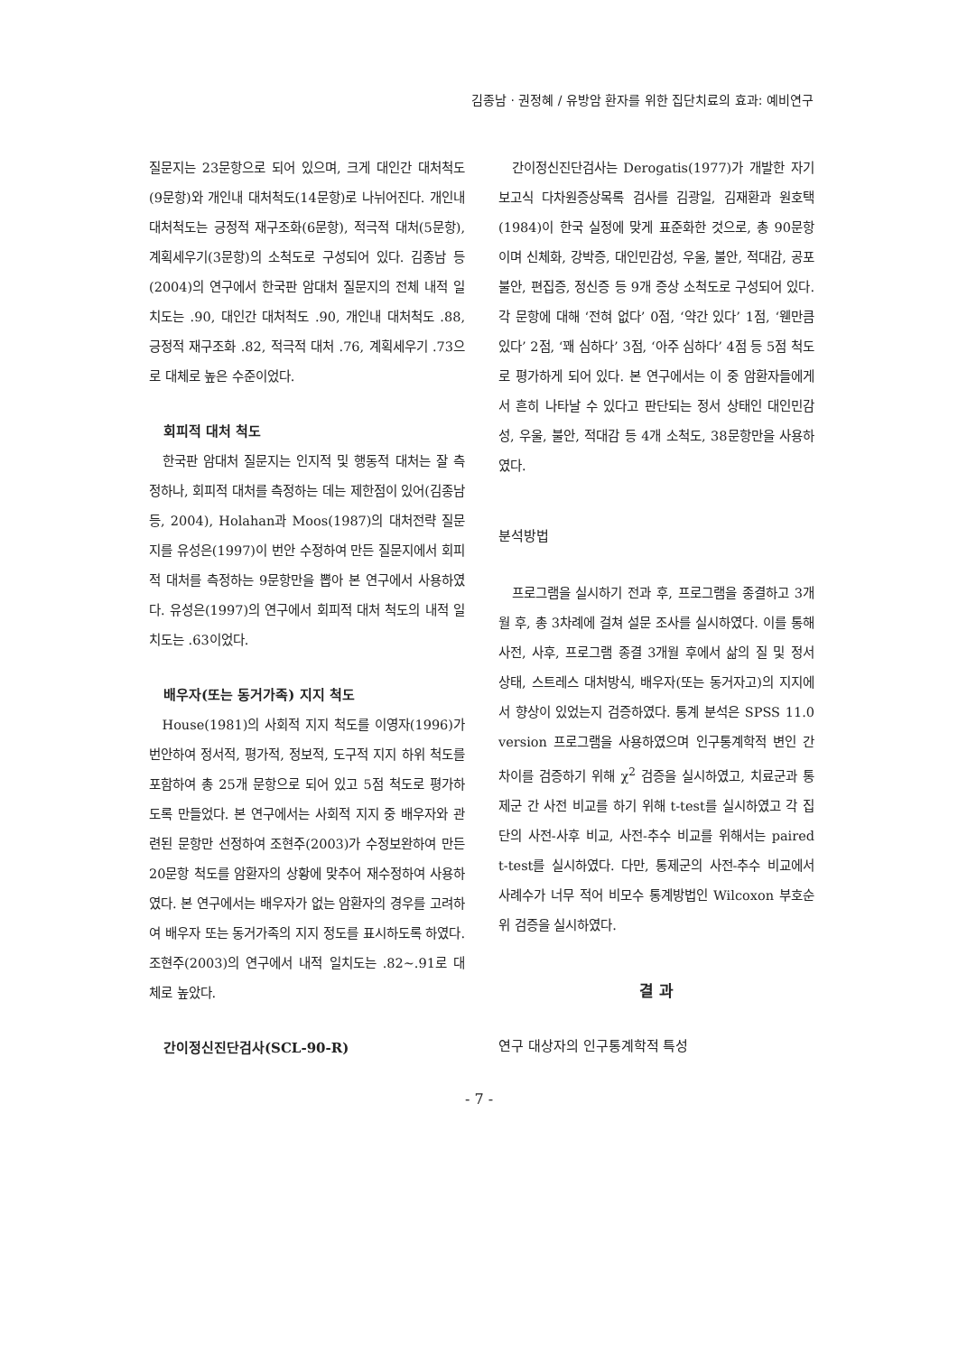김종남 · 권정혜 / 유방암 환자를 위한 집단치료의 효과: 예비연구
질문지는 23문항으로 되어 있으며, 크게 대인간 대처척도(9문항)와 개인내 대처척도(14문항)로 나뉘어진다. 개인내 대처척도는 긍정적 재구조화(6문항), 적극적 대처(5문항), 계획세우기(3문항)의 소척도로 구성되어 있다. 김종남 등(2004)의 연구에서 한국판 암대처 질문지의 전체 내적 일치도는 .90, 대인간 대처척도 .90, 개인내 대처척도 .88, 긍정적 재구조화 .82, 적극적 대처 .76, 계획세우기 .73으로 대체로 높은 수준이었다.
회피적 대처 척도
한국판 암대처 질문지는 인지적 및 행동적 대처는 잘 측정하나, 회피적 대처를 측정하는 데는 제한점이 있어(김종남 등, 2004), Holahan과 Moos(1987)의 대처전략 질문지를 유성은(1997)이 번안 수정하여 만든 질문지에서 회피적 대처를 측정하는 9문항만을 뽑아 본 연구에서 사용하였다. 유성은(1997)의 연구에서 회피적 대처 척도의 내적 일치도는 .63이었다.
배우자(또는 동거가족) 지지 척도
House(1981)의 사회적 지지 척도를 이영자(1996)가 번안하여 정서적, 평가적, 정보적, 도구적 지지 하위 척도를 포함하여 총 25개 문항으로 되어 있고 5점 척도로 평가하도록 만들었다. 본 연구에서는 사회적 지지 중 배우자와 관련된 문항만 선정하여 조현주(2003)가 수정보완하여 만든 20문항 척도를 암환자의 상황에 맞추어 재수정하여 사용하였다. 본 연구에서는 배우자가 없는 암환자의 경우를 고려하여 배우자 또는 동거가족의 지지 정도를 표시하도록 하였다. 조현주(2003)의 연구에서 내적 일치도는 .82~.91로 대체로 높았다.
간이정신진단검사(SCL-90-R)
간이정신진단검사는 Derogatis(1977)가 개발한 자기보고식 다차원증상목록 검사를 김광일, 김재환과 원호택(1984)이 한국 실정에 맞게 표준화한 것으로, 총 90문항이며 신체화, 강박증, 대인민감성, 우울, 불안, 적대감, 공포불안, 편집증, 정신증 등 9개 증상 소척도로 구성되어 있다. 각 문항에 대해 ‘전혀 없다’ 0점, ‘약간 있다’ 1점, ‘웬만큼 있다’ 2점, ‘꽤 심하다’ 3점, ‘아주 심하다’ 4점 등 5점 척도로 평가하게 되어 있다. 본 연구에서는 이 중 암환자들에게서 흔히 나타날 수 있다고 판단되는 정서 상태인 대인민감성, 우울, 불안, 적대감 등 4개 소척도, 38문항만을 사용하였다.
분석방법
프로그램을 실시하기 전과 후, 프로그램을 종결하고 3개월 후, 총 3차례에 걸쳐 설문 조사를 실시하였다. 이를 통해 사전, 사후, 프로그램 종결 3개월 후에서 삶의 질 및 정서 상태, 스트레스 대처방식, 배우자(또는 동거자고)의 지지에서 향상이 있었는지 검증하였다. 통계 분석은 SPSS 11.0 version 프로그램을 사용하였으며 인구통계학적 변인 간 차이를 검증하기 위해 χ<sup>2</sup> 검증을 실시하였고, 치료군과 통제군 간 사전 비교를 하기 위해 t-test를 실시하였고 각 집단의 사전-사후 비교, 사전-추수 비교를 위해서는 paired t-test를 실시하였다. 다만, 통제군의 사전-추수 비교에서 사례수가 너무 적어 비모수 통계방법인 Wilcoxon 부호순위 검증을 실시하였다.
결 과
연구 대상자의 인구통계학적 특성
- 7 -